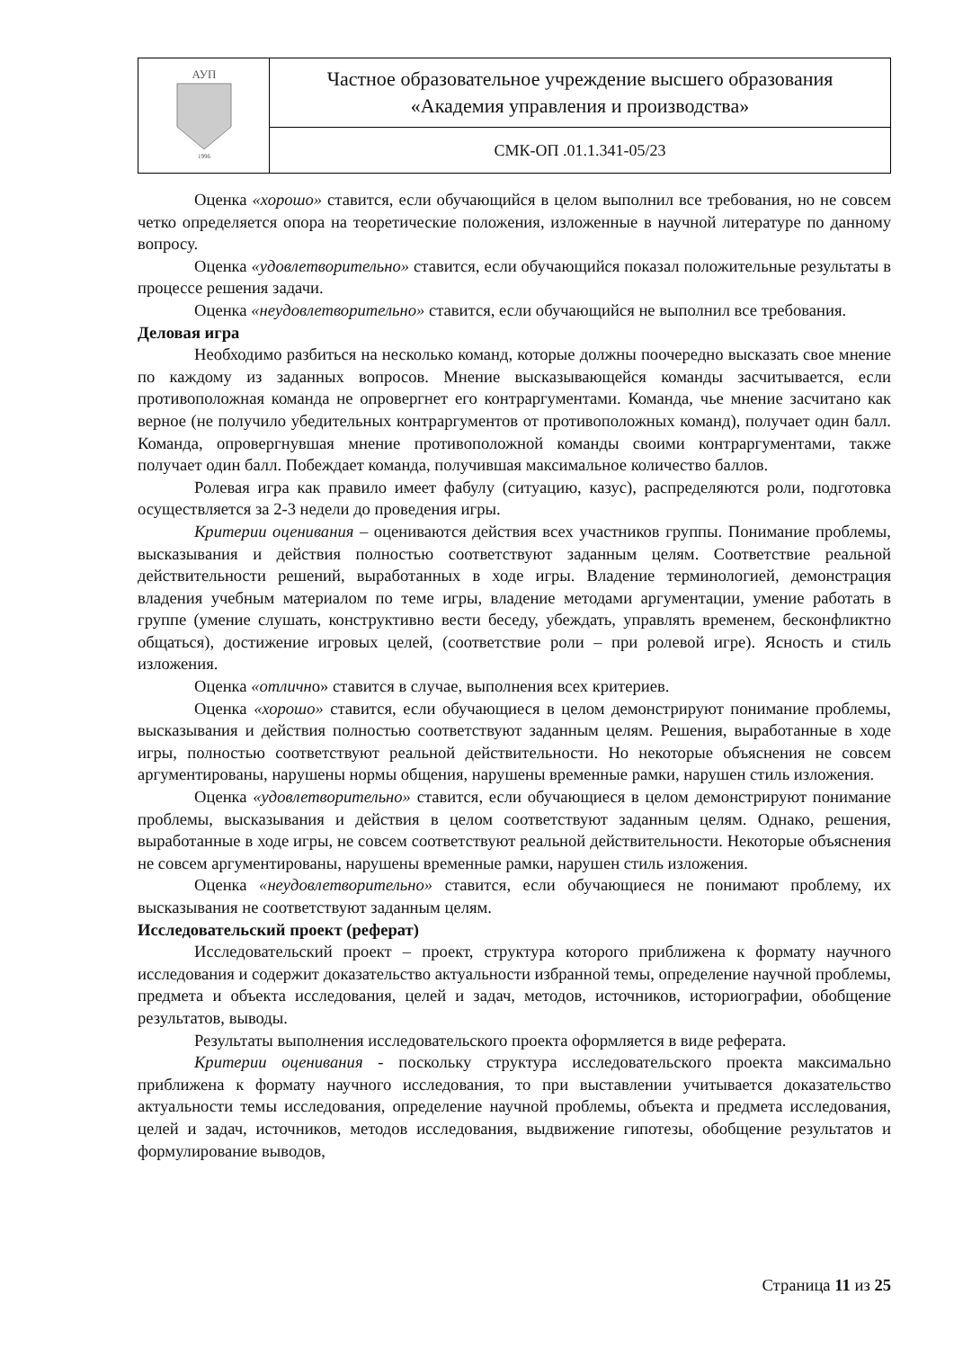| АУП 1996 | Частное образовательное учреждение высшего образования «Академия управления и производства» |
| | СМК-ОП .01.1.341-05/23 |
Оценка «хорошо» ставится, если обучающийся в целом выполнил все требования, но не совсем четко определяется опора на теоретические положения, изложенные в научной литературе по данному вопросу.
Оценка «удовлетворительно» ставится, если обучающийся показал положительные результаты в процессе решения задачи.
Оценка «неудовлетворительно» ставится, если обучающийся не выполнил все требования.
Деловая игра
Необходимо разбиться на несколько команд, которые должны поочередно высказать свое мнение по каждому из заданных вопросов. Мнение высказывающейся команды засчитывается, если противоположная команда не опровергнет его контраргументами. Команда, чье мнение засчитано как верное (не получило убедительных контраргументов от противоположных команд), получает один балл. Команда, опровергнувшая мнение противоположной команды своими контраргументами, также получает один балл. Побеждает команда, получившая максимальное количество баллов.
Ролевая игра как правило имеет фабулу (ситуацию, казус), распределяются роли, подготовка осуществляется за 2-3 недели до проведения игры.
Критерии оценивания – оцениваются действия всех участников группы. Понимание проблемы, высказывания и действия полностью соответствуют заданным целям. Соответствие реальной действительности решений, выработанных в ходе игры. Владение терминологией, демонстрация владения учебным материалом по теме игры, владение методами аргументации, умение работать в группе (умение слушать, конструктивно вести беседу, убеждать, управлять временем, бесконфликтно общаться), достижение игровых целей, (соответствие роли – при ролевой игре). Ясность и стиль изложения.
Оценка «отлично» ставится в случае, выполнения всех критериев.
Оценка «хорошо» ставится, если обучающиеся в целом демонстрируют понимание проблемы, высказывания и действия полностью соответствуют заданным целям. Решения, выработанные в ходе игры, полностью соответствуют реальной действительности. Но некоторые объяснения не совсем аргументированы, нарушены нормы общения, нарушены временные рамки, нарушен стиль изложения.
Оценка «удовлетворительно» ставится, если обучающиеся в целом демонстрируют понимание проблемы, высказывания и действия в целом соответствуют заданным целям. Однако, решения, выработанные в ходе игры, не совсем соответствуют реальной действительности. Некоторые объяснения не совсем аргументированы, нарушены временные рамки, нарушен стиль изложения.
Оценка «неудовлетворительно» ставится, если обучающиеся не понимают проблему, их высказывания не соответствуют заданным целям.
Исследовательский проект (реферат)
Исследовательский проект – проект, структура которого приближена к формату научного исследования и содержит доказательство актуальности избранной темы, определение научной проблемы, предмета и объекта исследования, целей и задач, методов, источников, историографии, обобщение результатов, выводы.
Результаты выполнения исследовательского проекта оформляется в виде реферата.
Критерии оценивания - поскольку структура исследовательского проекта максимально приближена к формату научного исследования, то при выставлении учитывается доказательство актуальности темы исследования, определение научной проблемы, объекта и предмета исследования, целей и задач, источников, методов исследования, выдвижение гипотезы, обобщение результатов и формулирование выводов,
Страница 11 из 25